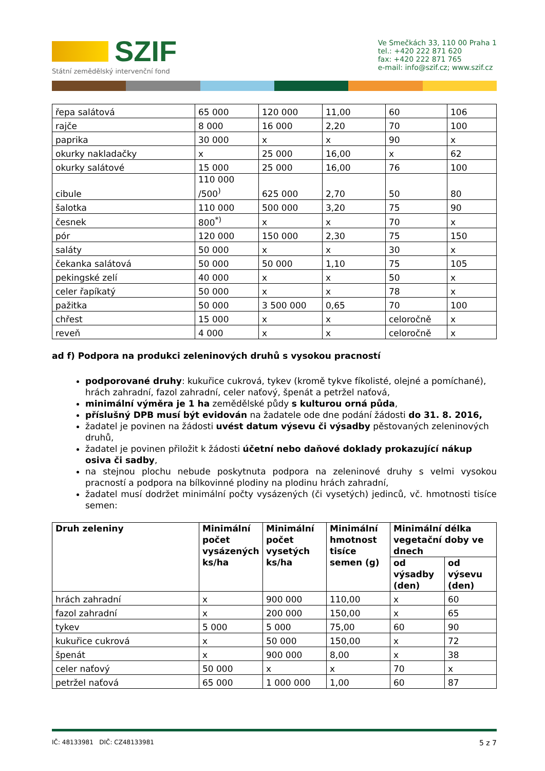SZIF
Státní zemědělský intervenční fond
Ve Smečkách 33, 110 00 Praha 1
tel.: +420 222 871 620
fax: +420 222 871 765
e-mail: info@szif.cz; www.szif.cz
| řepa salátová | 65 000 | 120 000 | 11,00 | 60 | 106 |
| rajče | 8 000 | 16 000 | 2,20 | 70 | 100 |
| paprika | 30 000 | x | x | 90 | x |
| okurky nakladačky | x | 25 000 | 16,00 | x | 62 |
| okurky salátové | 15 000 | 25 000 | 16,00 | 76 | 100 |
| cibule | 110 000 /500<sup>)</sup> | 625 000 | 2,70 | 50 | 80 |
| šalotka | 110 000 | 500 000 | 3,20 | 75 | 90 |
| česnek | 800<sup>*)</sup> | x | x | 70 | x |
| pór | 120 000 | 150 000 | 2,30 | 75 | 150 |
| saláty | 50 000 | x | x | 30 | x |
| čekanka salátová | 50 000 | 50 000 | 1,10 | 75 | 105 |
| pekingské zelí | 40 000 | x | x | 50 | x |
| celer řapíkatý | 50 000 | x | x | 78 | x |
| pažitka | 50 000 | 3 500 000 | 0,65 | 70 | 100 |
| chřest | 15 000 | x | x | celoročně | x |
| reveň | 4 000 | x | x | celoročně | x |
ad f) Podpora na produkci zeleninových druhů s vysokou pracností
podporované druhy: kukuřice cukrová, tykev (kromě tykve fíkolisté, olejné a pomíchané), hrách zahradní, fazol zahradní, celer naťový, špenát a petržel naťová,
minimální výměra je 1 ha zemědělské půdy s kulturou orná půda,
příslušný DPB musí být evidován na žadatele ode dne podání žádosti do 31. 8. 2016,
žadatel je povinen na žádosti uvést datum výsevu či výsadby pěstovaných zeleninových druhů,
žadatel je povinen přiložit k žádosti účetní nebo daňové doklady prokazující nákup osiva či sadby,
na stejnou plochu nebude poskytnuta podpora na zeleninové druhy s velmi vysokou pracností a podpora na bílkovinné plodiny na plodinu hrách zahradní,
žadatel musí dodržet minimální počty vysázených (či vysetých) jedinců, vč. hmotnosti tisíce semen:
| Druh zeleniny | Minimální počet vysázených ks/ha | Minimální počet vysetých ks/ha | Minimální hmotnost tisíce semen (g) | Minimální délka vegetační doby ve dnech | |
| --- | --- | --- | --- | --- | --- |
| | | | | od výsadby (den) | od výsevu (den) |
| hrách zahradní | x | 900 000 | 110,00 | x | 60 |
| fazol zahradní | x | 200 000 | 150,00 | x | 65 |
| tykev | 5 000 | 5 000 | 75,00 | 60 | 90 |
| kukuřice cukrová | x | 50 000 | 150,00 | x | 72 |
| špenát | x | 900 000 | 8,00 | x | 38 |
| celer naťový | 50 000 | x | x | 70 | x |
| petržel naťová | 65 000 | 1 000 000 | 1,00 | 60 | 87 |
IČ: 48133981 DIČ: CZ48133981 5 z 7